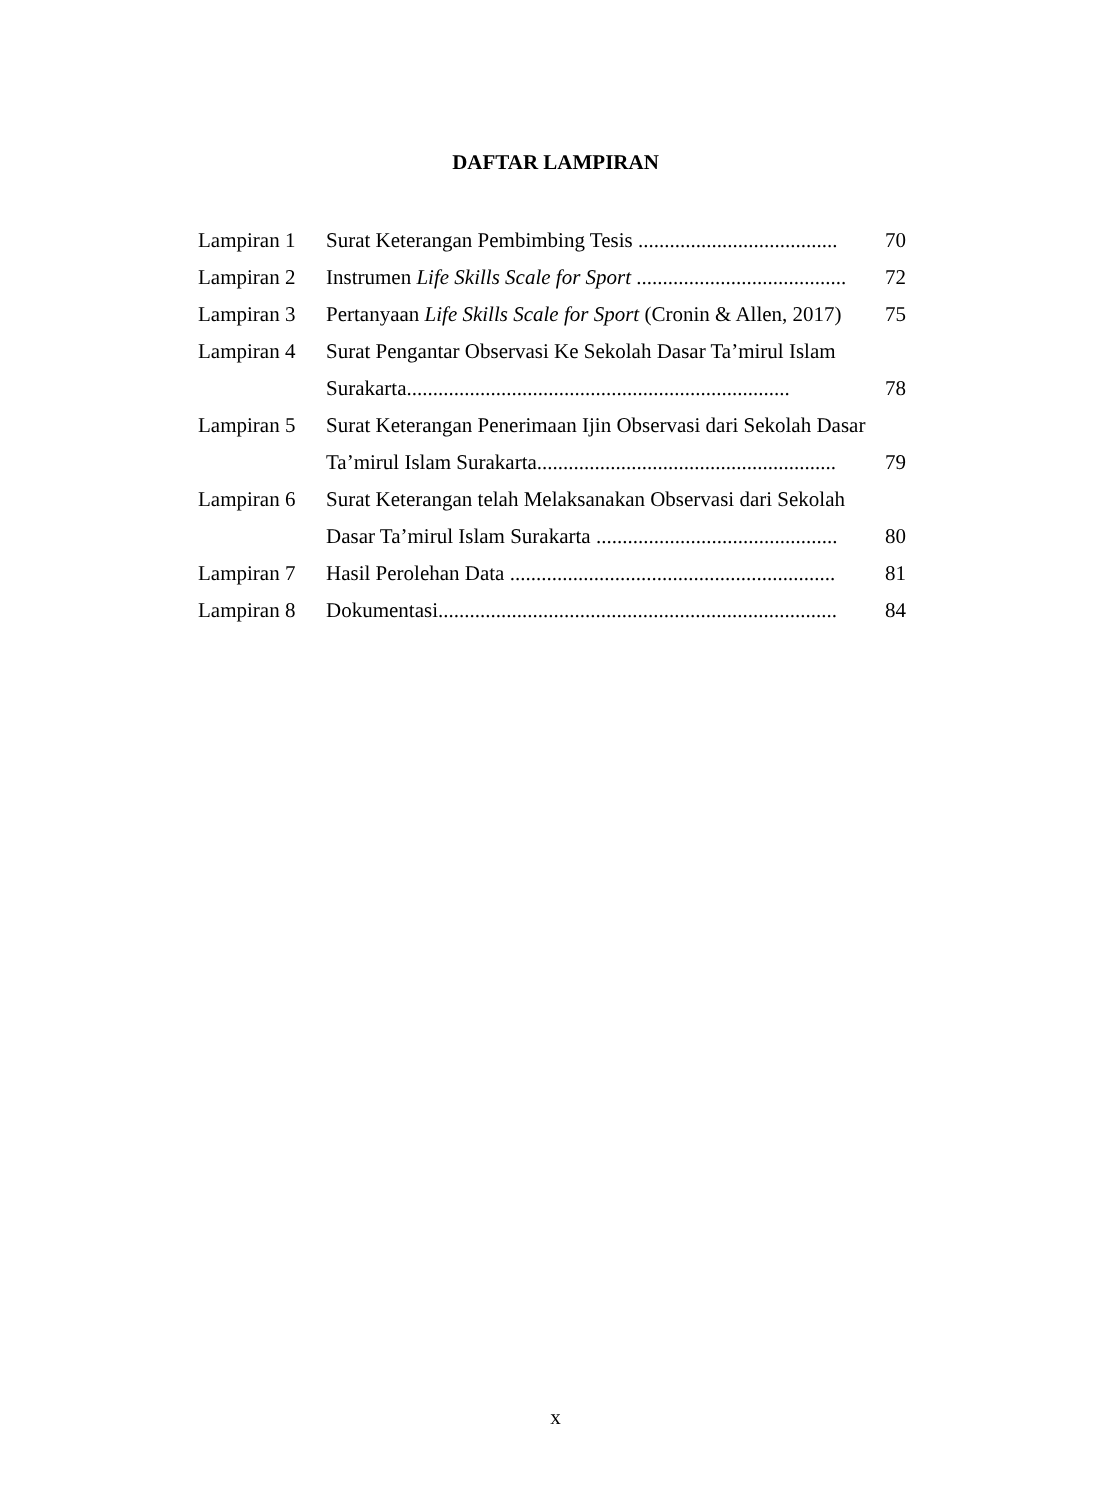DAFTAR LAMPIRAN
| Lampiran 1 | Surat Keterangan Pembimbing Tesis ...................................... | 70 |
| Lampiran 2 | Instrumen Life Skills Scale for Sport ........................................ | 72 |
| Lampiran 3 | Pertanyaan Life Skills Scale for Sport (Cronin & Allen, 2017) | 75 |
| Lampiran 4 | Surat Pengantar Observasi Ke Sekolah Dasar Ta’mirul Islam | |
| | Surakarta......................................................................... | 78 |
| Lampiran 5 | Surat Keterangan Penerimaan Ijin Observasi dari Sekolah Dasar | |
| | Ta’mirul Islam Surakarta......................................................... | 79 |
| Lampiran 6 | Surat Keterangan telah Melaksanakan Observasi dari Sekolah | |
| | Dasar Ta’mirul Islam Surakarta .............................................. | 80 |
| Lampiran 7 | Hasil Perolehan Data .............................................................. | 81 |
| Lampiran 8 | Dokumentasi............................................................................ | 84 |
x